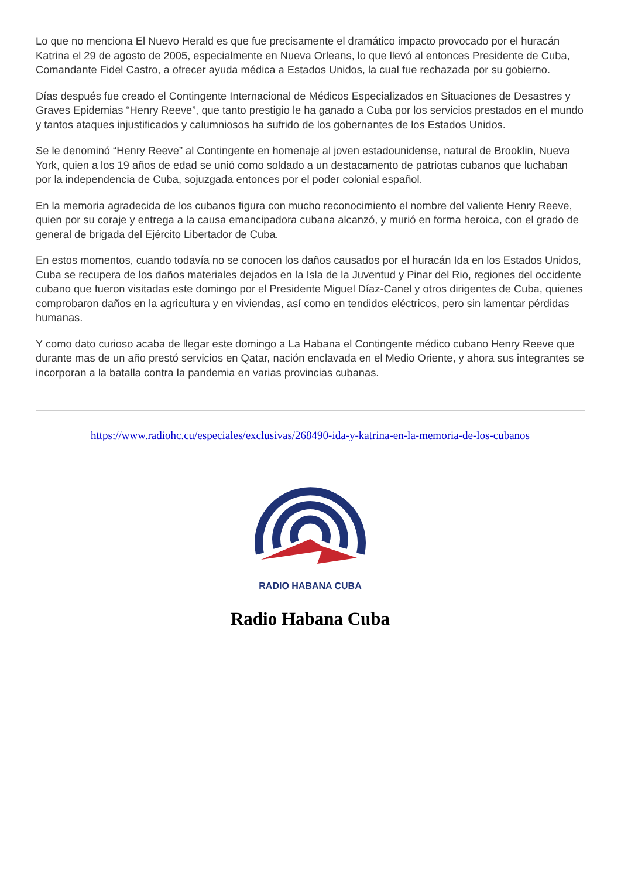Lo que no menciona El Nuevo Herald es que fue precisamente el dramático impacto provocado por el huracán Katrina el 29 de agosto de 2005, especialmente en Nueva Orleans, lo que llevó al entonces Presidente de Cuba, Comandante Fidel Castro, a ofrecer ayuda médica a Estados Unidos, la cual fue rechazada por su gobierno.
Días después fue creado el Contingente Internacional de Médicos Especializados en Situaciones de Desastres y Graves Epidemias “Henry Reeve”, que tanto prestigio le ha ganado a Cuba por los servicios prestados en el mundo y tantos ataques injustificados y calumniosos ha sufrido de los gobernantes de los Estados Unidos.
Se le denominó “Henry Reeve” al Contingente en homenaje al joven estadounidense, natural de Brooklin, Nueva York, quien a los 19 años de edad se unió como soldado a un destacamento de patriotas cubanos que luchaban por la independencia de Cuba, sojuzgada entonces por el poder colonial español.
En la memoria agradecida de los cubanos figura con mucho reconocimiento el nombre del valiente Henry Reeve, quien por su coraje y entrega a la causa emancipadora cubana alcanzó, y murió en forma heroica, con el grado de general de brigada del Ejército Libertador de Cuba.
En estos momentos, cuando todavía no se conocen los daños causados por el huracán Ida en los Estados Unidos, Cuba se recupera de los daños materiales dejados en la Isla de la Juventud y Pinar del Rio, regiones del occidente cubano que fueron visitadas este domingo por el Presidente Miguel Díaz-Canel y otros dirigentes de Cuba, quienes comprobaron daños en la agricultura y en viviendas, así como en tendidos eléctricos, pero sin lamentar pérdidas humanas.
Y como dato curioso acaba de llegar este domingo a La Habana el Contingente médico cubano Henry Reeve que durante mas de un año prestó servicios en Qatar, nación enclavada en el Medio Oriente, y ahora sus integrantes se incorporan a la batalla contra la pandemia en varias provincias cubanas.
https://www.radiohc.cu/especiales/exclusivas/268490-ida-y-katrina-en-la-memoria-de-los-cubanos
RADIO HABANA CUBA
Radio Habana Cuba